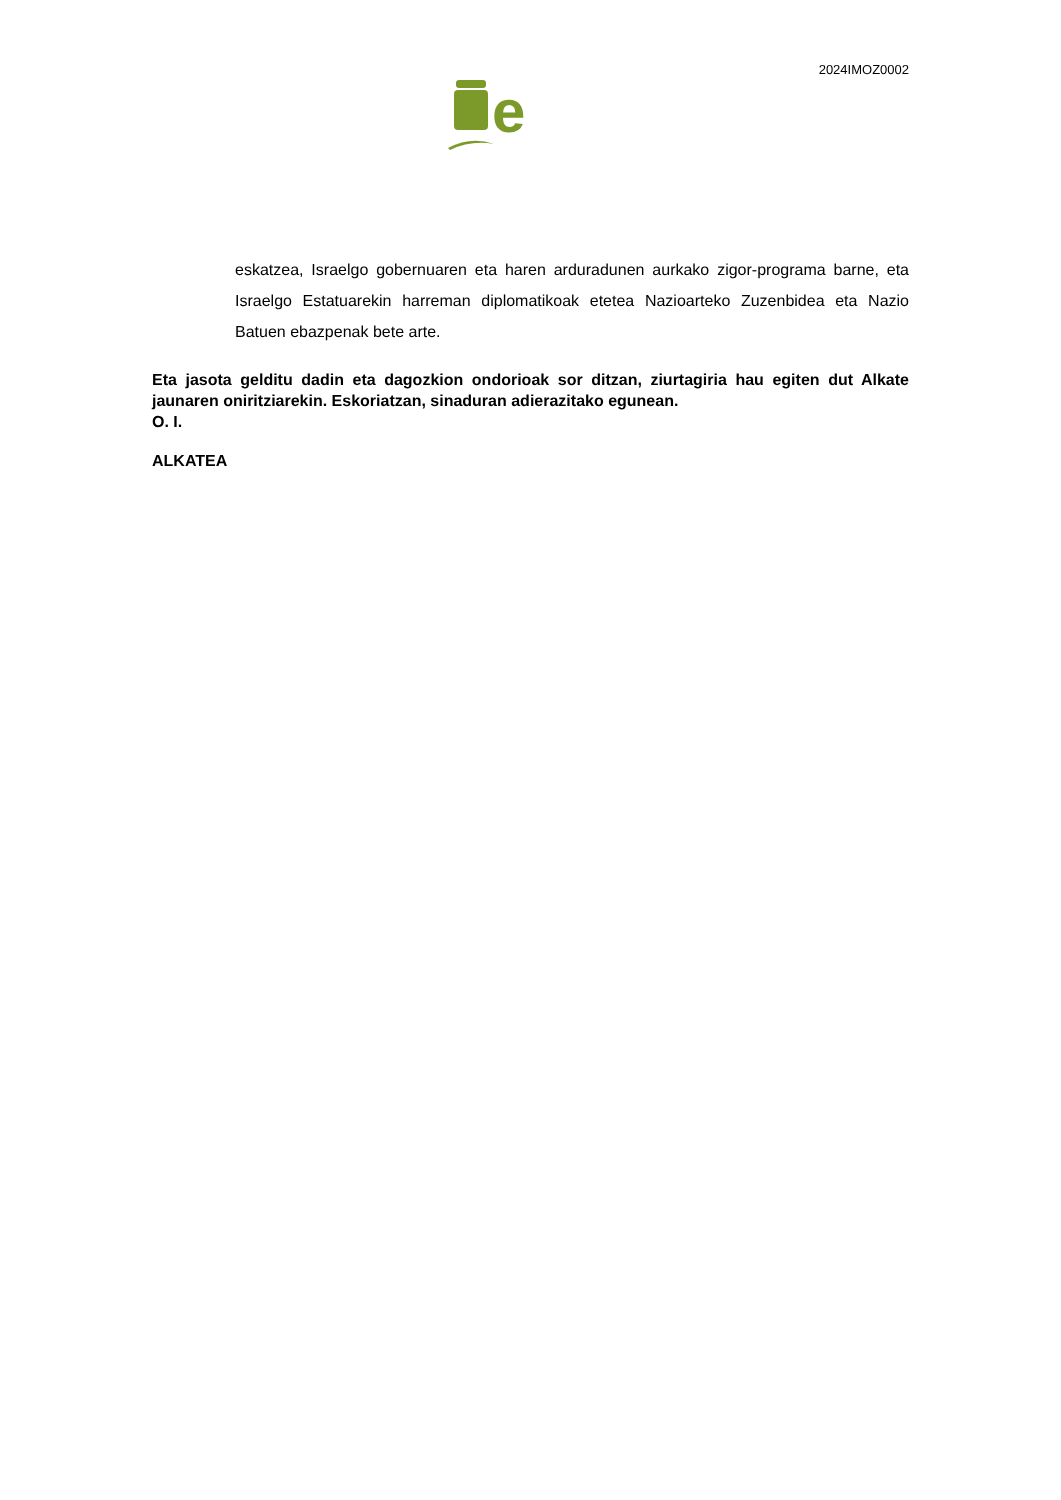2024IMOZ0002
e
eskatzea, Israelgo gobernuaren eta haren arduradunen aurkako zigor-programa barne, eta Israelgo Estatuarekin harreman diplomatikoak etetea Nazioarteko Zuzenbidea eta Nazio Batuen ebazpenak bete arte.
Eta jasota gelditu dadin eta dagozkion ondorioak sor ditzan, ziurtagiria hau egiten dut Alkate jaunaren oniritziarekin. Eskoriatzan, sinaduran adierazitako egunean.
O. I.
ALKATEA